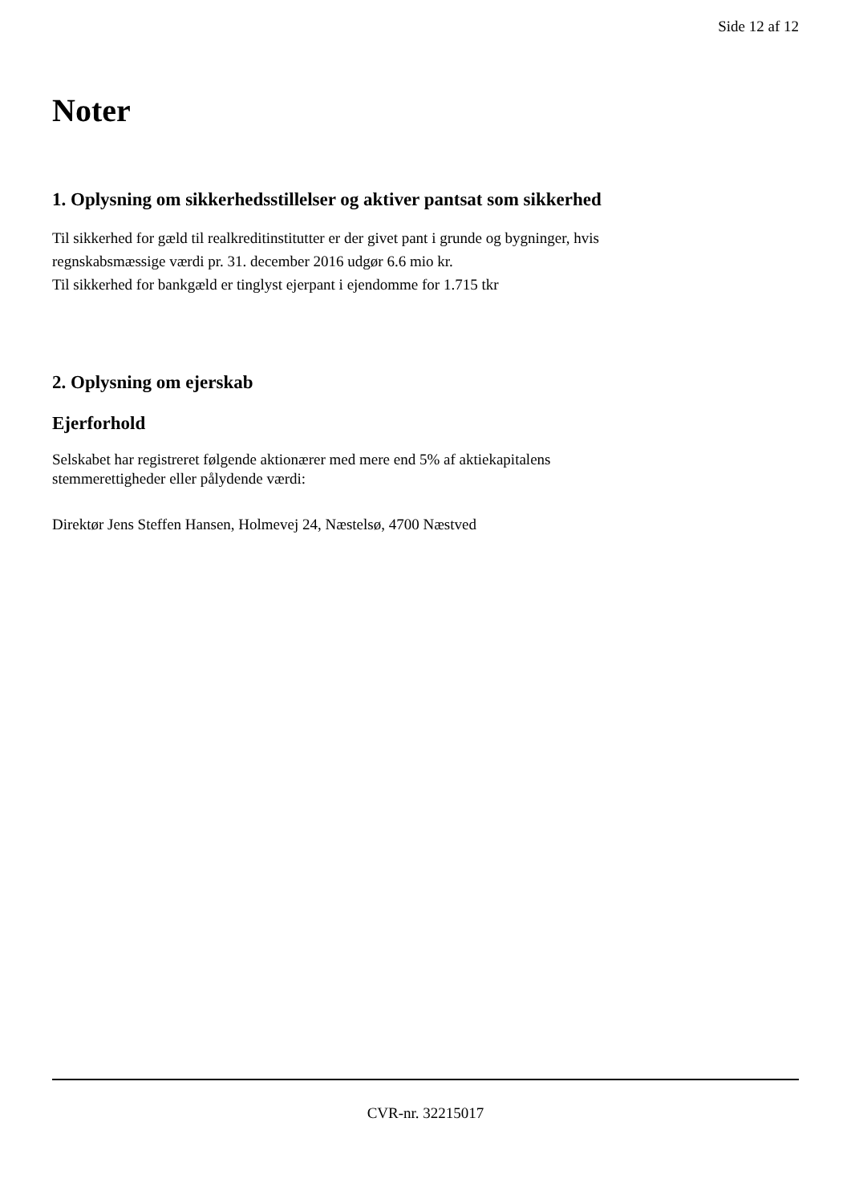Side 12 af 12
Noter
1. Oplysning om sikkerhedsstillelser og aktiver pantsat som sikkerhed
Til sikkerhed for gæld til realkreditinstitutter er der givet pant i grunde og bygninger, hvis
regnskabsmæssige værdi pr. 31. december 2016 udgør 6.6 mio kr.
Til sikkerhed for bankgæld er tinglyst ejerpant i ejendomme for 1.715 tkr
2. Oplysning om ejerskab
Ejerforhold
Selskabet har registreret følgende aktionærer med mere end 5% af aktiekapitalens
stemmerettigheder eller pålydende værdi:
Direktør Jens Steffen Hansen, Holmevej 24, Næstelsø, 4700 Næstved
CVR-nr. 32215017